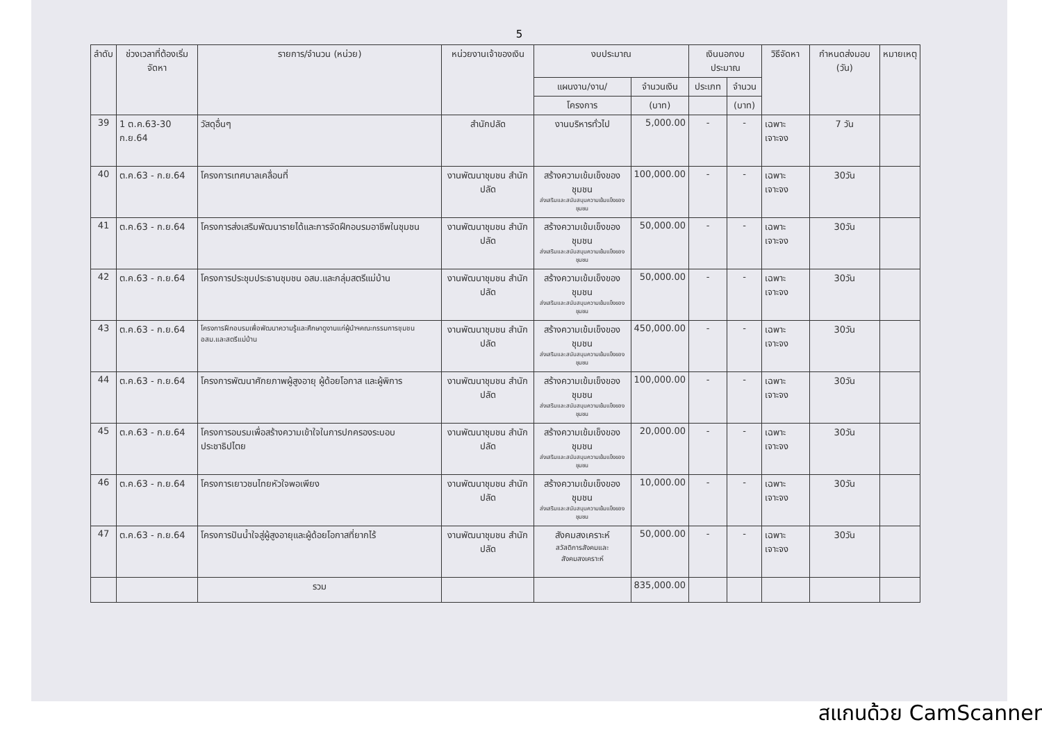5
| ลำดับ | ช่วงเวลาที่ต้องเริ่มจัดหา | รายการ/จำนวน (หน่วย) | หน่วยงานเจ้าของเงิน | งบประมาณ | | เงินนอกงบประมาณ | | วิธีจัดหา | กำหนดส่งมอบ (วัน) | หมายเหตุ |
| --- | --- | --- | --- | --- | --- | --- | --- | --- | --- | --- |
| | | | | แผนงาน/งาน/ | จำนวนเงิน | ประเภท | จำนวน | | | |
| | | | | โครงการ | (บาท) | | (บาท) | | | |
| 39 | 1 ต.ค.63-30 ก.ย.64 | วัสดุอื่นๆ | สำนักปลัด | งานบริหารทั่วไป | 5,000.00 | - | - | เฉพาะเจาะจง | 7 วัน | |
| 40 | ต.ค.63 - ก.ย.64 | โครงการเทศบาลเคลื่อนที่ | งานพัฒนาชุมชน สำนักปลัด | สร้างความเข้มเข็งของชุมชน ส่งเสริมและสนับสนุนความเข้มแข็งของชุมชน | 100,000.00 | - | - | เฉพาะเจาะจง | 30วัน | |
| 41 | ต.ค.63 - ก.ย.64 | โครงการส่งเสริมพัฒนารายได้และการจัดฝึกอบรมอาชีพในชุมชน | งานพัฒนาชุมชน สำนักปลัด | สร้างความเข้มเข็งของชุมชน ส่งเสริมและสนับสนุนความเข้มแข็งของชุมชน | 50,000.00 | - | - | เฉพาะเจาะจง | 30วัน | |
| 42 | ต.ค.63 - ก.ย.64 | โครงการประชุมประธานชุมชน อสม.และกลุ่มสตรีแม่บ้าน | งานพัฒนาชุมชน สำนักปลัด | สร้างความเข้มเข็งของชุมชน ส่งเสริมและสนับสนุนความเข้มแข็งของชุมชน | 50,000.00 | - | - | เฉพาะเจาะจง | 30วัน | |
| 43 | ต.ค.63 - ก.ย.64 | โครงการฝึกอบรมเพื่อพัฒนาความรู้และศึกษาดูงานแก่ผู้นำฯคณะกรรมการชุมชน อสม.และสตรีแม่บ้าน | งานพัฒนาชุมชน สำนักปลัด | สร้างความเข้มเข็งของชุมชน ส่งเสริมและสนับสนุนความเข้มแข็งของชุมชน | 450,000.00 | - | - | เฉพาะเจาะจง | 30วัน | |
| 44 | ต.ค.63 - ก.ย.64 | โครงการพัฒนาศักยภาพผู้สูงอายุ ผู้ด้อยโอกาส และผู้พิการ | งานพัฒนาชุมชน สำนักปลัด | สร้างความเข้มเข็งของชุมชน ส่งเสริมและสนับสนุนความเข้มแข็งของชุมชน | 100,000.00 | - | - | เฉพาะเจาะจง | 30วัน | |
| 45 | ต.ค.63 - ก.ย.64 | โครงการอบรมเพื่อสร้างความเข้าใจในการปกครองระบอบประชาธิปไตย | งานพัฒนาชุมชน สำนักปลัด | สร้างความเข้มเข็งของชุมชน ส่งเสริมและสนับสนุนความเข้มแข็งของชุมชน | 20,000.00 | - | - | เฉพาะเจาะจง | 30วัน | |
| 46 | ต.ค.63 - ก.ย.64 | โครงการเยาวชนไทยหัวใจพอเพียง | งานพัฒนาชุมชน สำนักปลัด | สร้างความเข้มเข็งของชุมชน ส่งเสริมและสนับสนุนความเข้มแข็งของชุมชน | 10,000.00 | - | - | เฉพาะเจาะจง | 30วัน | |
| 47 | ต.ค.63 - ก.ย.64 | โครงการปันน้ำใจสู่ผู้สูงอายุและผู้ด้อยโอกาสที่ยากไร้ | งานพัฒนาชุมชน สำนักปลัด | สังคมสงเคราะห์ สวัสดิการสังคมและสังคมสงเคราะห์ | 50,000.00 | - | - | เฉพาะเจาะจง | 30วัน | |
| | | รวม | | | 835,000.00 | | | | | |
สแกนด้วย CamScanner